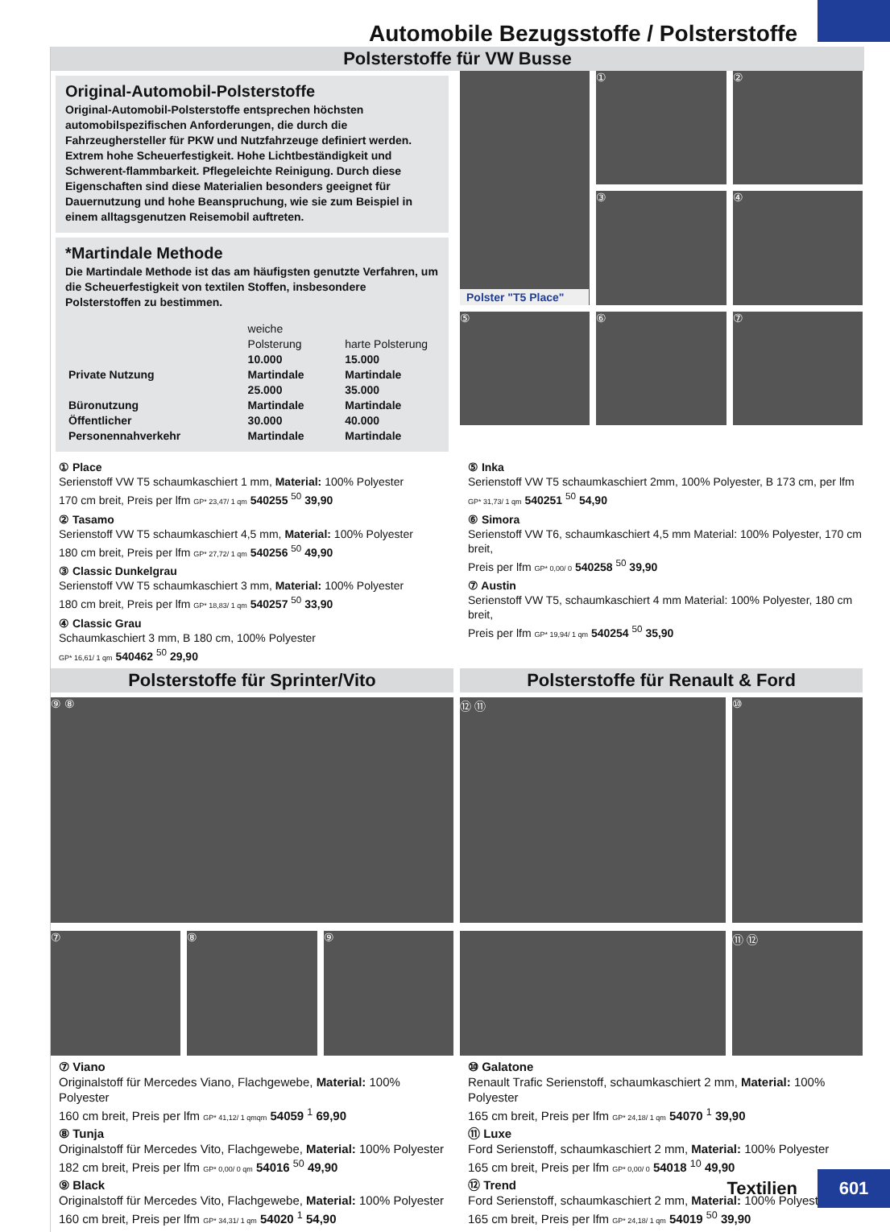Automobile Bezugsstoffe / Polsterstoffe
Polsterstoffe für VW Busse
Original-Automobil-Polsterstoffe
Original-Automobil-Polsterstoffe entsprechen höchsten automobilspezifischen Anforderungen, die durch die Fahrzeughersteller für PKW und Nutzfahrzeuge definiert werden. Extrem hohe Scheuerfestigkeit. Hohe Lichtbeständigkeit und Schwerent-flammbarkeit. Pflegeleichte Reinigung. Durch diese Eigenschaften sind diese Materialien besonders geeignet für Dauernutzung und hohe Beanspruchung, wie sie zum Beispiel in einem alltagsgenutzen Reisemobil auftreten.
*Martindale Methode
Die Martindale Methode ist das am häufigsten genutzte Verfahren, um die Scheuerfestigkeit von textilen Stoffen, insbesondere Polsterstoffen zu bestimmen.
| | weiche Polsterung | harte Polsterung |
| Private Nutzung | 10.000 Martindale | 15.000 Martindale |
| Büronutzung | 25.000 Martindale | 35.000 Martindale |
| Öffentlicher Personennahverkehr | 30.000 Martindale | 40.000 Martindale |
Polster "T5 Place"
①
②
③
④
⑤
⑥
⑦
① Place
Serienstoff VW T5 schaumkaschiert 1 mm, Material: 100% Polyester
170 cm breit, Preis per lfm GP* 23,47/ 1 qm 540255 <sup>50</sup> 39,90
② Tasamo
Serienstoff VW T5 schaumkaschiert 4,5 mm, Material: 100% Polyester
180 cm breit, Preis per lfm GP* 27,72/ 1 qm 540256 <sup>50</sup> 49,90
③ Classic Dunkelgrau
Serienstoff VW T5 schaumkaschiert 3 mm, Material: 100% Polyester
180 cm breit, Preis per lfm GP* 18,83/ 1 qm 540257 <sup>50</sup> 33,90
④ Classic Grau
Schaumkaschiert 3 mm, B 180 cm, 100% Polyester
GP* 16,61/ 1 qm 540462 <sup>50</sup> 29,90
⑤ Inka
Serienstoff VW T5 schaumkaschiert 2mm, 100% Polyester, B 173 cm, per lfm GP* 31,73/ 1 qm 540251 <sup>50</sup> 54,90
⑥ Simora
Serienstoff VW T6, schaumkaschiert 4,5 mm Material: 100% Polyester, 170 cm breit,
Preis per lfm GP* 0,00/ 0 540258 <sup>50</sup> 39,90
⑦ Austin
Serienstoff VW T5, schaumkaschiert 4 mm Material: 100% Polyester, 180 cm breit,
Preis per lfm GP* 19,94/ 1 qm 540254 <sup>50</sup> 35,90
Polsterstoffe für Sprinter/Vito
⑨ ⑧
⑦ ⑧ ⑨
⑦ Viano
Originalstoff für Mercedes Viano, Flachgewebe, Material: 100% Polyester
160 cm breit, Preis per lfm GP* 41,12/ 1 qmqm 54059 <sup>1</sup> 69,90
⑧ Tunja
Originalstoff für Mercedes Vito, Flachgewebe, Material: 100% Polyester
182 cm breit, Preis per lfm GP* 0,00/ 0 qm 54016 <sup>50</sup> 49,90
⑨ Black
Originalstoff für Mercedes Vito, Flachgewebe, Material: 100% Polyester
160 cm breit, Preis per lfm GP* 34,31/ 1 qm 54020 <sup>1</sup> 54,90
Polsterstoffe für Renault & Ford
⑫ ⑪ ⑩
⑪ ⑫
⑩ Galatone
Renault Trafic Serienstoff, schaumkaschiert 2 mm, Material: 100% Polyester
165 cm breit, Preis per lfm GP* 24,18/ 1 qm 54070 <sup>1</sup> 39,90
⑪ Luxe
Ford Serienstoff, schaumkaschiert 2 mm, Material: 100% Polyester
165 cm breit, Preis per lfm GP* 0,00/ 0 54018 <sup>10</sup> 49,90
⑫ Trend
Ford Serienstoff, schaumkaschiert 2 mm, Material: 100% Polyester
165 cm breit, Preis per lfm GP* 24,18/ 1 qm 54019 <sup>50</sup> 39,90
Textilien
601